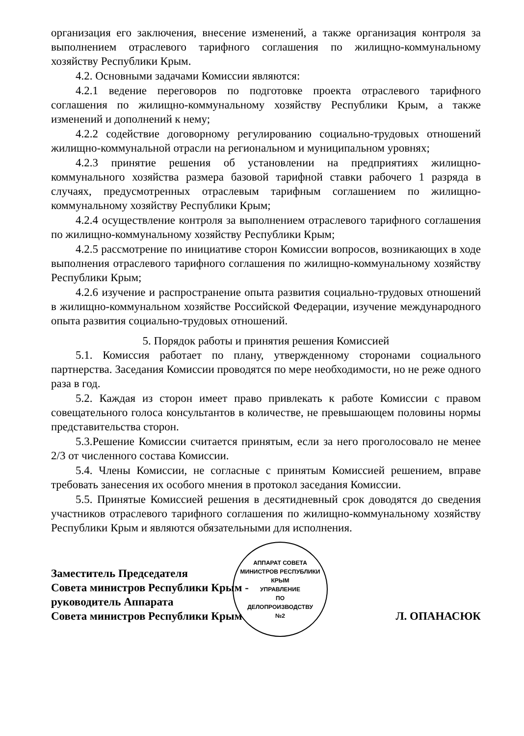организация его заключения, внесение изменений, а также организация контроля за выполнением отраслевого тарифного соглашения по жилищно-коммунальному хозяйству Республики Крым.
4.2. Основными задачами Комиссии являются:
4.2.1 ведение переговоров по подготовке проекта отраслевого тарифного соглашения по жилищно-коммунальному хозяйству Республики Крым, а также изменений и дополнений к нему;
4.2.2 содействие договорному регулированию социально-трудовых отношений жилищно-коммунальной отрасли на региональном и муниципальном уровнях;
4.2.3 принятие решения об установлении на предприятиях жилищно-коммунального хозяйства размера базовой тарифной ставки рабочего 1 разряда в случаях, предусмотренных отраслевым тарифным соглашением по жилищно-коммунальному хозяйству Республики Крым;
4.2.4 осуществление контроля за выполнением отраслевого тарифного соглашения по жилищно-коммунальному хозяйству Республики Крым;
4.2.5 рассмотрение по инициативе сторон Комиссии вопросов, возникающих в ходе выполнения отраслевого тарифного соглашения по жилищно-коммунальному хозяйству Республики Крым;
4.2.6 изучение и распространение опыта развития социально-трудовых отношений в жилищно-коммунальном хозяйстве Российской Федерации, изучение международного опыта развития социально-трудовых отношений.
5. Порядок работы и принятия решения Комиссией
5.1. Комиссия работает по плану, утвержденному сторонами социального партнерства. Заседания Комиссии проводятся по мере необходимости, но не реже одного раза в год.
5.2. Каждая из сторон имеет право привлекать к работе Комиссии с правом совещательного голоса консультантов в количестве, не превышающем половины нормы представительства сторон.
5.3.Решение Комиссии считается принятым, если за него проголосовало не менее 2/3 от численного состава Комиссии.
5.4. Члены Комиссии, не согласные с принятым Комиссией решением, вправе требовать занесения их особого мнения в протокол заседания Комиссии.
5.5. Принятые Комиссией решения в десятидневный срок доводятся до сведения участников отраслевого тарифного соглашения по жилищно-коммунальному хозяйству Республики Крым и являются обязательными для исполнения.
Заместитель Председателя
Совета министров Республики Крым -
руководитель Аппарата
Совета министров Республики Крым
АППАРАТ СОВЕТА МИНИСТРОВ РЕСПУБЛИКИ КРЫМ
УПРАВЛЕНИЕ
ПО
ДЕЛОПРОИЗВОДСТВУ
№2
Л. ОПАНАСЮК